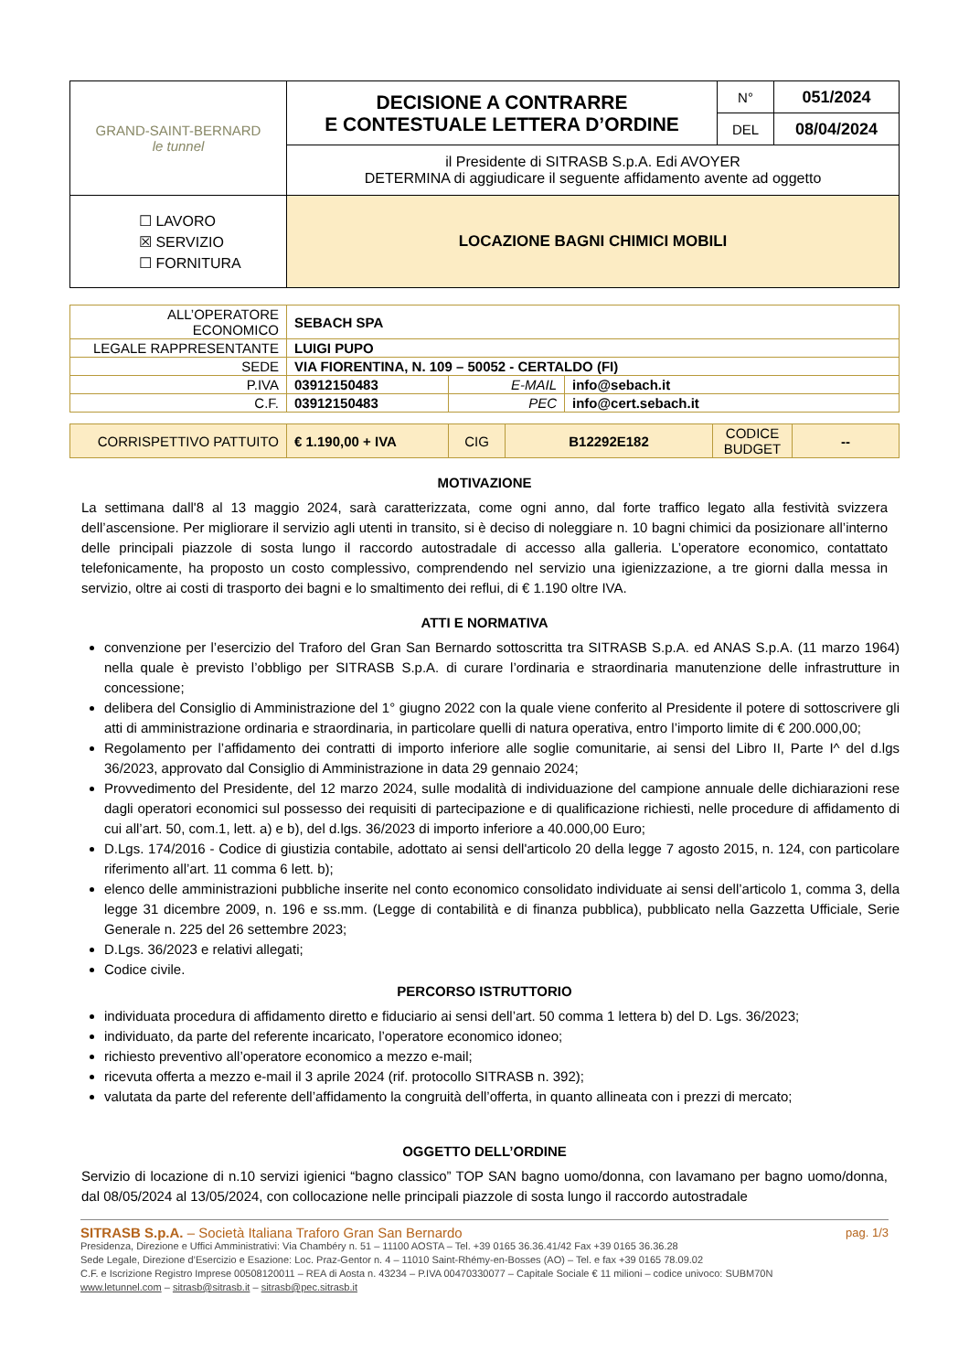| GRAND-SAINT-BERNARD le tunnel | DECISIONE A CONTRARRE E CONTESTUALE LETTERA D’ORDINE | N° | 051/2024 |
| | | DEL | 08/04/2024 |
| | il Presidente di SITRASB S.p.A. Edi AVOYER DETERMINA di aggiudicare il seguente affidamento avente ad oggetto | | |
| ☐ LAVORO ☒ SERVIZIO ☐ FORNITURA | LOCAZIONE BAGNI CHIMICI MOBILI | | |
| ALL’OPERATORE ECONOMICO | SEBACH SPA | | |
| LEGALE RAPPRESENTANTE | LUIGI PUPO | | |
| SEDE | VIA FIORENTINA, N. 109 – 50052 - CERTALDO (FI) | | |
| P.IVA | 03912150483 | E-MAIL | info@sebach.it |
| C.F. | 03912150483 | PEC | info@cert.sebach.it |
| CORRISPETTIVO PATTUITO | € 1.190,00 + IVA | CIG | B12292E182 | CODICE BUDGET | -- |
MOTIVAZIONE
La settimana dall'8 al 13 maggio 2024, sarà caratterizzata, come ogni anno, dal forte traffico legato alla festività svizzera dell’ascensione. Per migliorare il servizio agli utenti in transito, si è deciso di noleggiare n. 10 bagni chimici da posizionare all’interno delle principali piazzole di sosta lungo il raccordo autostradale di accesso alla galleria. L’operatore economico, contattato telefonicamente, ha proposto un costo complessivo, comprendendo nel servizio una igienizzazione, a tre giorni dalla messa in servizio, oltre ai costi di trasporto dei bagni e lo smaltimento dei reflui, di € 1.190 oltre IVA.
ATTI E NORMATIVA
convenzione per l’esercizio del Traforo del Gran San Bernardo sottoscritta tra SITRASB S.p.A. ed ANAS S.p.A. (11 marzo 1964) nella quale è previsto l’obbligo per SITRASB S.p.A. di curare l’ordinaria e straordinaria manutenzione delle infrastrutture in concessione;
delibera del Consiglio di Amministrazione del 1° giugno 2022 con la quale viene conferito al Presidente il potere di sottoscrivere gli atti di amministrazione ordinaria e straordinaria, in particolare quelli di natura operativa, entro l’importo limite di € 200.000,00;
Regolamento per l’affidamento dei contratti di importo inferiore alle soglie comunitarie, ai sensi del Libro II, Parte I^ del d.lgs 36/2023, approvato dal Consiglio di Amministrazione in data 29 gennaio 2024;
Provvedimento del Presidente, del 12 marzo 2024, sulle modalità di individuazione del campione annuale delle dichiarazioni rese dagli operatori economici sul possesso dei requisiti di partecipazione e di qualificazione richiesti, nelle procedure di affidamento di cui all’art. 50, com.1, lett. a) e b), del d.lgs. 36/2023 di importo inferiore a 40.000,00 Euro;
D.Lgs. 174/2016 - Codice di giustizia contabile, adottato ai sensi dell'articolo 20 della legge 7 agosto 2015, n. 124, con particolare riferimento all’art. 11 comma 6 lett. b);
elenco delle amministrazioni pubbliche inserite nel conto economico consolidato individuate ai sensi dell’articolo 1, comma 3, della legge 31 dicembre 2009, n. 196 e ss.mm. (Legge di contabilità e di finanza pubblica), pubblicato nella Gazzetta Ufficiale, Serie Generale n. 225 del 26 settembre 2023;
D.Lgs. 36/2023 e relativi allegati;
Codice civile.
PERCORSO ISTRUTTORIO
individuata procedura di affidamento diretto e fiduciario ai sensi dell’art. 50 comma 1 lettera b) del D. Lgs. 36/2023;
individuato, da parte del referente incaricato, l’operatore economico idoneo;
richiesto preventivo all’operatore economico a mezzo e-mail;
ricevuta offerta a mezzo e-mail il 3 aprile 2024 (rif. protocollo SITRASB n. 392);
valutata da parte del referente dell’affidamento la congruità dell’offerta, in quanto allineata con i prezzi di mercato;
OGGETTO DELL’ORDINE
Servizio di locazione di n.10 servizi igienici “bagno classico” TOP SAN bagno uomo/donna, con lavamano per bagno uomo/donna, dal 08/05/2024 al 13/05/2024, con collocazione nelle principali piazzole di sosta lungo il raccordo autostradale
SITRASB S.p.A. – Società Italiana Traforo Gran San Bernardo pag. 1/3
Presidenza, Direzione e Uffici Amministrativi: Via Chambéry n. 51 – 11100 AOSTA – Tel. +39 0165 36.36.41/42 Fax +39 0165 36.36.28
Sede Legale, Direzione d’Esercizio e Esazione: Loc. Praz-Gentor n. 4 – 11010 Saint-Rhémy-en-Bosses (AO) – Tel. e fax +39 0165 78.09.02
C.F. e Iscrizione Registro Imprese 00508120011 – REA di Aosta n. 43234 – P.IVA 00470330077 – Capitale Sociale € 11 milioni – codice univoco: SUBM70N
www.letunnel.com – sitrasb@sitrasb.it – sitrasb@pec.sitrasb.it